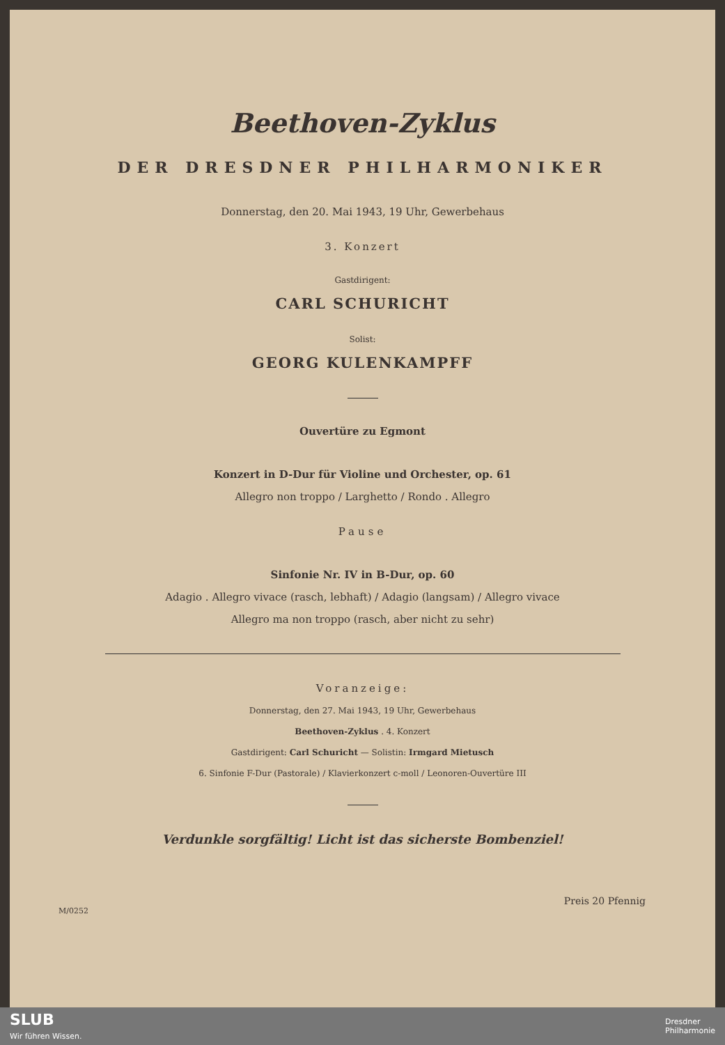Beethoven-Zyklus
DER DRESDNER PHILHARMONIKER
Donnerstag, den 20. Mai 1943, 19 Uhr, Gewerbehaus
3. Konzert
Gastdirigent:
CARL SCHURICHT
Solist:
GEORG KULENKAMPFF
Ouvertüre zu Egmont
Konzert in D-Dur für Violine und Orchester, op. 61
Allegro non troppo / Larghetto / Rondo . Allegro
Pause
Sinfonie Nr. IV in B-Dur, op. 60
Adagio . Allegro vivace (rasch, lebhaft) / Adagio (langsam) / Allegro vivace
Allegro ma non troppo (rasch, aber nicht zu sehr)
Voranzeige:
Donnerstag, den 27. Mai 1943, 19 Uhr, Gewerbehaus
Beethoven-Zyklus . 4. Konzert
Gastdirigent: Carl Schuricht — Solistin: Irmgard Mietusch
6. Sinfonie F-Dur (Pastorale) / Klavierkonzert c-moll / Leonoren-Ouvertüre III
Verdunkle sorgfältig! Licht ist das sicherste Bombenziel!
M/0252 Preis 20 Pfennig
SLUB
Wir führen Wissen.
Dresdner
Philharmonie